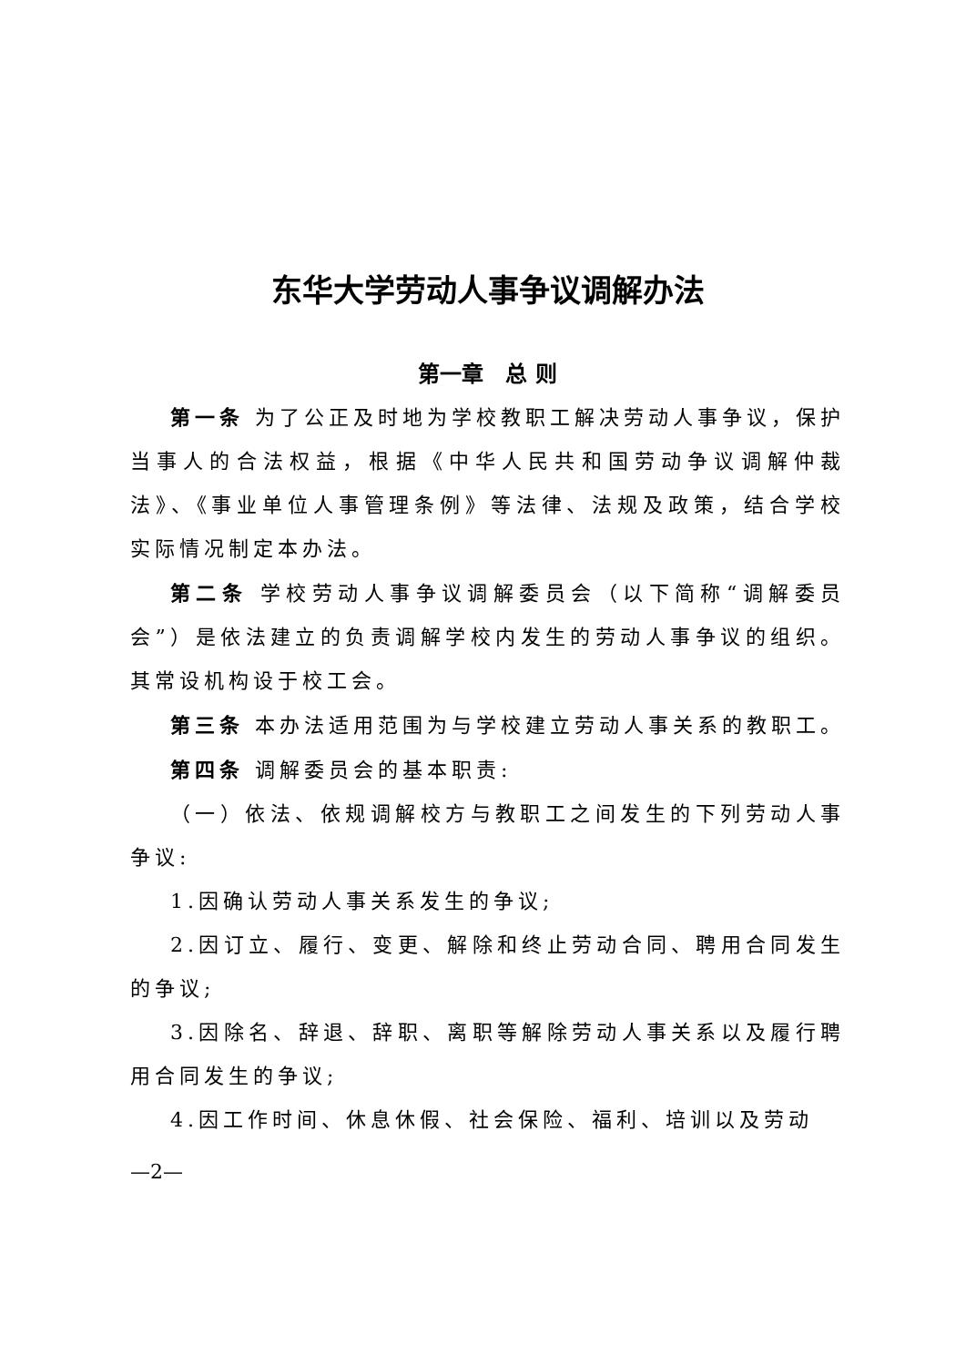东华大学劳动人事争议调解办法
第一章　总 则
第一条 为了公正及时地为学校教职工解决劳动人事争议，保护当事人的合法权益，根据《中华人民共和国劳动争议调解仲裁法》、《事业单位人事管理条例》等法律、法规及政策，结合学校实际情况制定本办法。
第二条 学校劳动人事争议调解委员会（以下简称“调解委员会”）是依法建立的负责调解学校内发生的劳动人事争议的组织。其常设机构设于校工会。
第三条 本办法适用范围为与学校建立劳动人事关系的教职工。
第四条 调解委员会的基本职责:
（一）依法、依规调解校方与教职工之间发生的下列劳动人事争议:
1.因确认劳动人事关系发生的争议;
2.因订立、履行、变更、解除和终止劳动合同、聘用合同发生的争议;
3.因除名、辞退、辞职、离职等解除劳动人事关系以及履行聘用合同发生的争议;
4.因工作时间、休息休假、社会保险、福利、培训以及劳动
—2—